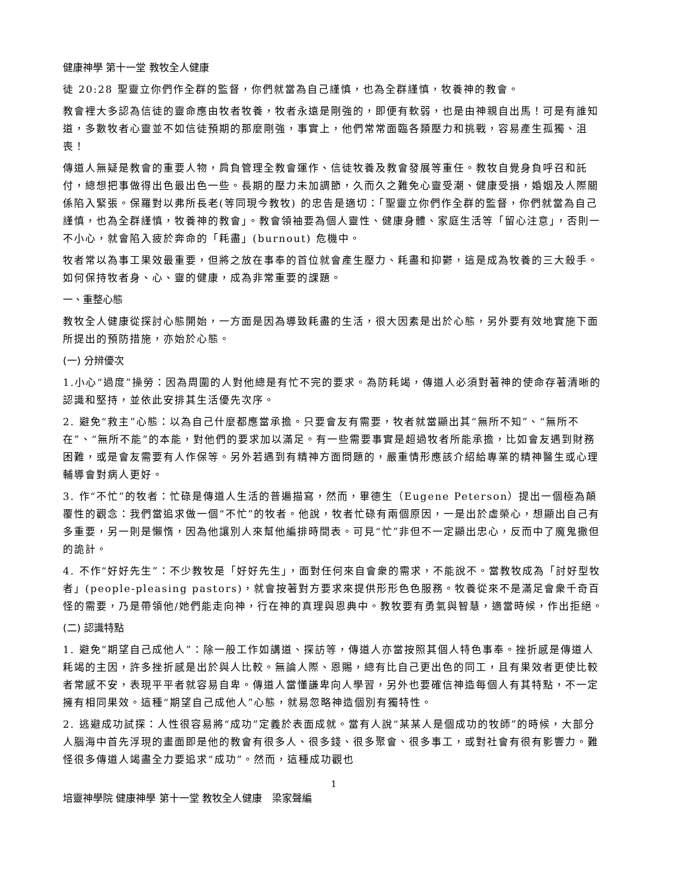健康神學 第十一堂 教牧全人健康
徒 20:28 聖靈立你們作全群的監督，你們就當為自己謹慎，也為全群謹慎，牧養神的教會。
教會裡大多認為信徒的靈命應由牧者牧養，牧者永遠是剛強的，即便有軟弱，也是由神親自出馬！可是有誰知道，多數牧者心靈並不如信徒預期的那麼剛強，事實上，他們常常面臨各類壓力和挑戰，容易產生孤獨、沮喪！
傳道人無疑是教會的重要人物，肩負管理全教會運作、信徒牧養及教會發展等重任。教牧自覺身負呼召和託付，總想把事做得出色最出色一些。長期的壓力未加調節，久而久之難免心靈受潮、健康受損，婚姻及人際關係陷入緊張。保羅對以弗所長老(等同現今教牧) 的忠告是適切：「聖靈立你們作全群的監督，你們就當為自己謹慎，也為全群謹慎，牧養神的教會」。教會領袖要為個人靈性、健康身體、家庭生活等「留心注意」，否則一不小心，就會陷入疲於奔命的「耗盡」(burnout) 危機中。
牧者常以為事工果效最重要，但將之放在事奉的首位就會產生壓力、耗盡和抑鬱，這是成為牧養的三大殺手。如何保持牧者身、心、靈的健康，成為非常重要的課題。
一、重整心態
教牧全人健康從探討心態開始，一方面是因為導致耗盡的生活，很大因素是出於心態，另外要有效地實施下面所提出的預防措施，亦始於心態。
(一) 分辨優次
1.小心“過度”操勞：因為周圍的人對他總是有忙不完的要求。為防耗竭，傳道人必須對著神的使命存著清晰的認識和堅持，並依此安排其生活優先次序。
2. 避免“救主”心態：以為自己什麼都應當承擔。只要會友有需要，牧者就當顯出其“無所不知”、“無所不在”、“無所不能”的本能，對他們的要求加以滿足。有一些需要事實是超過牧者所能承擔，比如會友遇到財務困難，或是會友需要有人作保等。另外若遇到有精神方面問題的，嚴重情形應該介紹給專業的精神醫生或心理輔導會對病人更好。
3. 作“不忙”的牧者：忙碌是傳道人生活的普遍描寫，然而，畢德生（Eugene Peterson）提出一個極為顛覆性的觀念：我們當追求做一個“不忙”的牧者。他說，牧者忙碌有兩個原因，一是出於虛榮心，想顯出自己有多重要，另一則是懶惰，因為他讓別人來幫他編排時間表。可見“忙”非但不一定顯出忠心，反而中了魔鬼撒但的詭計。
4. 不作“好好先生”：不少教牧是「好好先生」，面對任何來自會衆的需求，不能說不。當教牧成為「討好型牧者」(people-pleasing pastors)，就會按著對方要求來提供形形色色服務。牧養從來不是滿足會衆千奇百怪的需要，乃是帶領他/她們能走向神，行在神的真理與恩典中。教牧要有勇氣與智慧，適當時候，作出拒絕。
(二) 認識特點
1. 避免“期望自己成他人”：除一般工作如講道、探訪等，傳道人亦當按照其個人特色事奉。挫折感是傳道人耗竭的主因，許多挫折感是出於與人比較。無論人際、恩賜，總有比自己更出色的同工，且有果效者更使比較者常感不安，表現平平者就容易自卑。傳道人當懂謙卑向人學習，另外也要確信神造每個人有其特點，不一定擁有相同果效。這種“期望自己成他人”心態，就易忽略神造個別有獨特性。
2. 逃避成功試探：人性很容易將“成功”定義於表面成就。當有人說“某某人是個成功的牧師”的時候，大部分人腦海中首先浮現的畫面即是他的教會有很多人、很多錢、很多聚會、很多事工，或對社會有很有影響力。難怪很多傳道人竭盡全力要追求“成功”。然而，這種成功觀也
1
培靈神學院 健康神學 第十一堂 教牧全人健康　梁家聲編